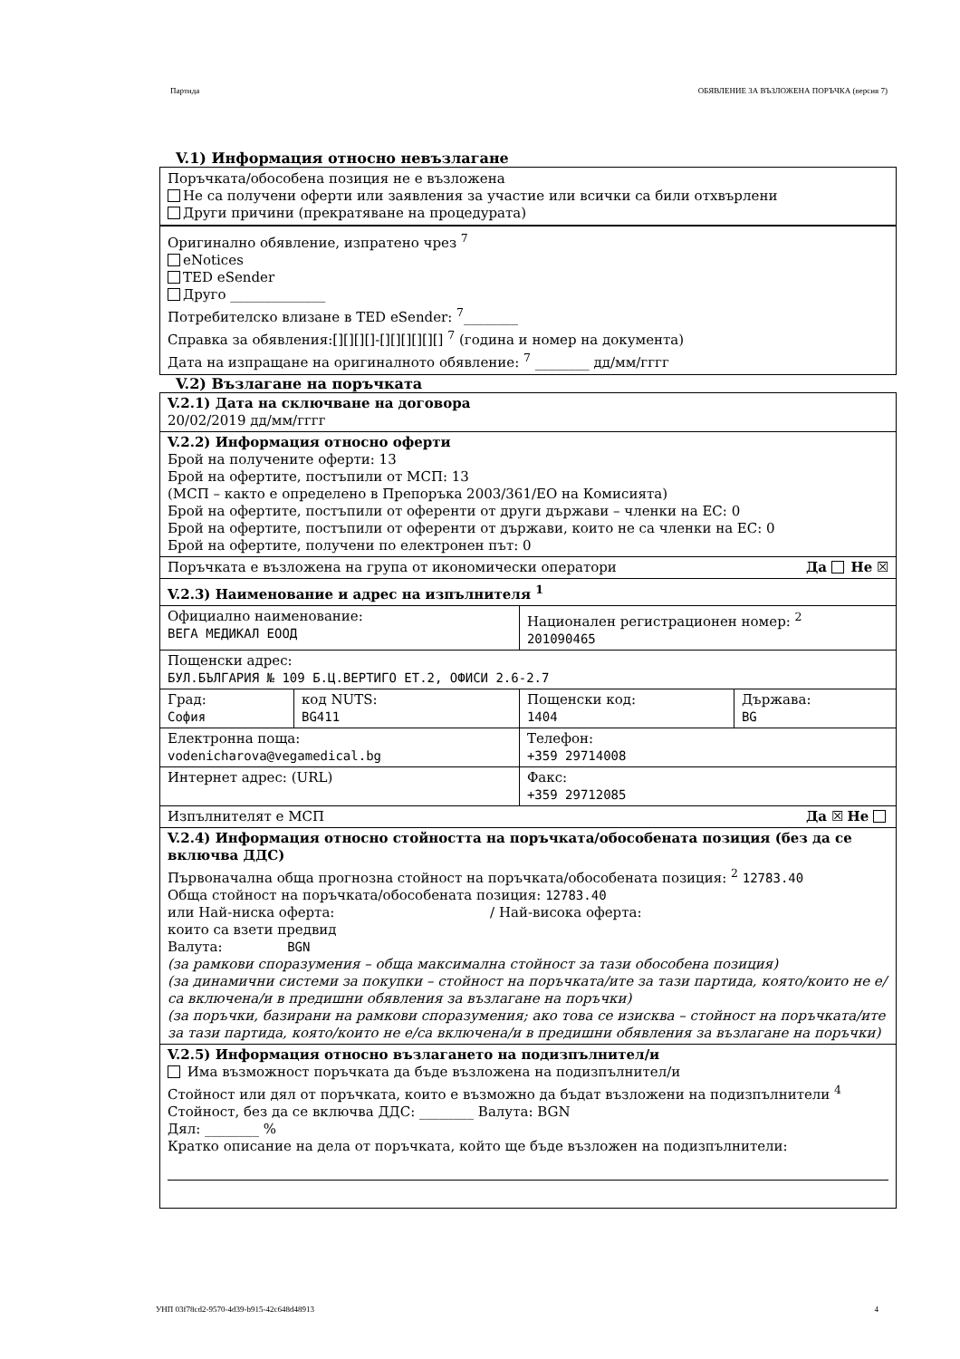Партида ОБЯВЛЕНИЕ ЗА ВЪЗЛОЖЕНА ПОРЪЧКА (версия 7)
V.1) Информация относно невъзлагане
Поръчката/обособена позиция не е възложена
Не са получени оферти или заявления за участие или всички са били отхвърлени
Други причини (прекратяване на процедурата)
Оригинално обявление, изпратено чрез <sup>7</sup>
eNotices
TED eSender
Друго ______________
Потребителско влизане в TED eSender: <sup>7</sup>________
Справка за обявления:[][][][]-[][][][][][] <sup>7</sup> (година и номер на документа)
Дата на изпращане на оригиналното обявление: <sup>7</sup> ________ дд/мм/гггг
V.2) Възлагане на поръчката
| V.2.1) Дата на сключване на договора 20/02/2019 дд/мм/гггг | | | |
| V.2.2) Информация относно оферти Брой на получените оферти: 13 Брой на офертите, постъпили от МСП: 13 (МСП – както е определено в Препоръка 2003/361/ЕО на Комисията) Брой на офертите, постъпили от оференти от други държави – членки на ЕС: 0 Брой на офертите, постъпили от оференти от държави, които не са членки на ЕС: 0 Брой на офертите, получени по електронен път: 0 | | | |
| Поръчката е възложена на група от икономически оператори Да Не ☒ | | | |
| V.2.3) Наименование и адрес на изпълнителя <sup>1</sup> | | | |
| Официално наименование: ВЕГА МЕДИКАЛ ЕООД | | Национален регистрационен номер: <sup>2</sup> 201090465 | |
| Пощенски адрес: БУЛ.БЪЛГАРИЯ № 109 Б.Ц.ВЕРТИГО ЕТ.2, ОФИСИ 2.6-2.7 | | | |
| Град: София | код NUTS: BG411 | Пощенски код: 1404 | Държава: BG |
| Електронна поща: vodenicharova@vegamedical.bg | | Телефон: +359 29714008 | |
| Интернет адрес: (URL) | | Факс: +359 29712085 | |
| Изпълнителят е МСП Да ☒ Не | | | |
| V.2.4) Информация относно стойността на поръчката/обособената позиция (без да се включва ДДС) Първоначална обща прогнозна стойност на поръчката/обособената позиция: <sup>2</sup> 12783.40 Обща стойност на поръчката/обособената позиция: 12783.40 или Най-ниска оферта: / Най-висока оферта: които са взети предвид Валута: BGN (за рамкови споразумения – обща максимална стойност за тази обособена позиция) (за динамични системи за покупки – стойност на поръчката/ите за тази партида, която/които не е/са включена/и в предишни обявления за възлагане на поръчки) (за поръчки, базирани на рамкови споразумения; ако това се изисква – стойност на поръчката/ите за тази партида, която/които не е/са включена/и в предишни обявления за възлагане на поръчки) | | | |
| V.2.5) Информация относно възлагането на подизпълнител/и Има възможност поръчката да бъде възложена на подизпълнител/и Стойност или дял от поръчката, които е възможно да бъдат възложени на подизпълнители <sup>4</sup> Стойност, без да се включва ДДС: ________ Валута: BGN Дял: ________ % Кратко описание на дела от поръчката, който ще бъде възложен на подизпълнители: | | | |
УНП 03f78cd2-9570-4d39-b915-42c648d48913 4